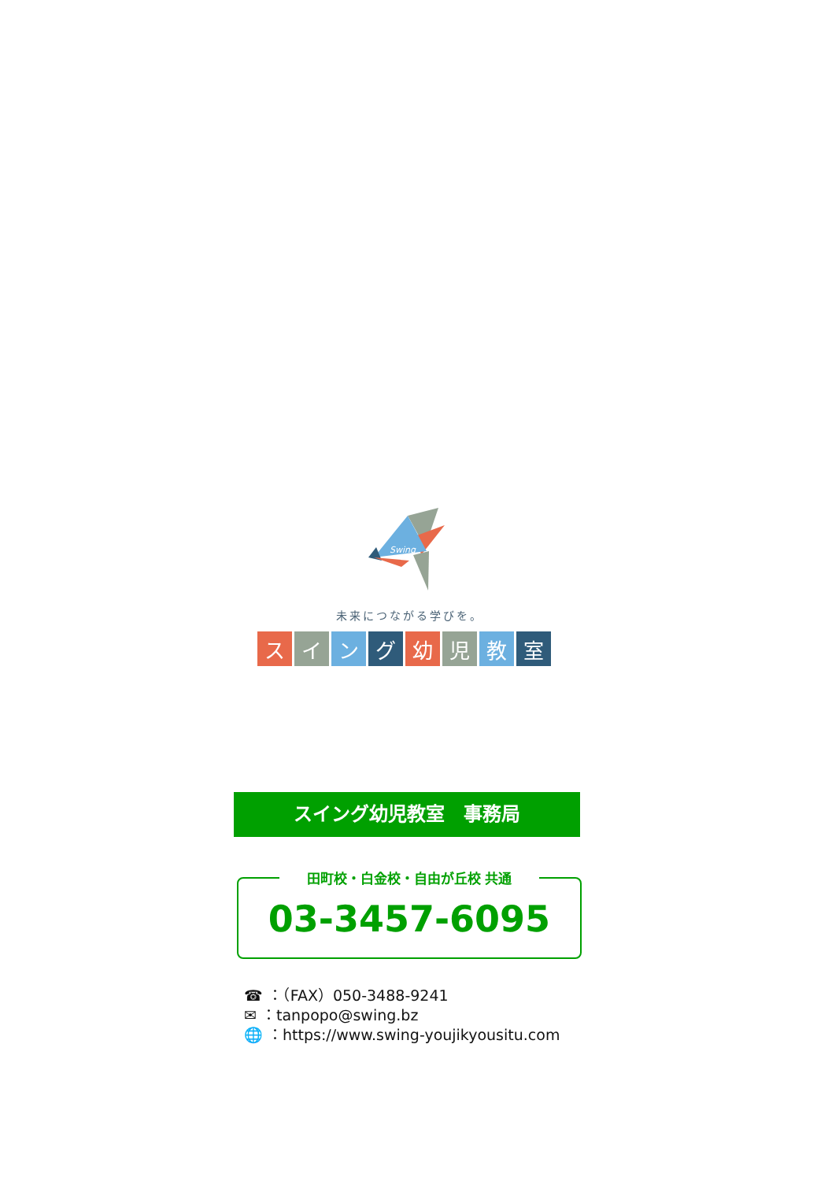Swing
未来につながる学びを。
スイ ン グ 幼 児 教 室
スイング幼児教室　事務局
田町校・白金校・自由が丘校 共通
03-3457-6095
☎ ：（FAX）050-3488-9241
✉ ：tanpopo@swing.bz
🌐 ：https://www.swing-youjikyousitu.com